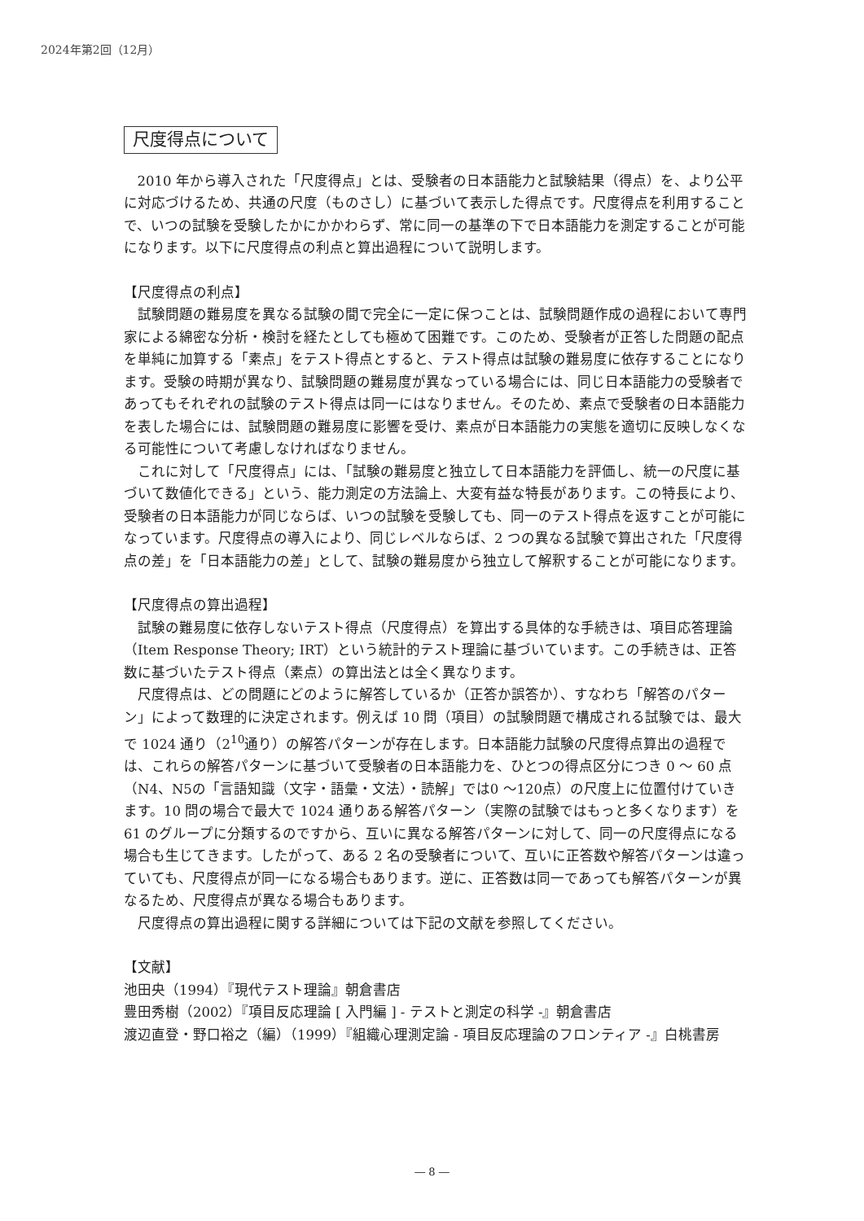2024年第2回（12月）
尺度得点について
2010 年から導入された「尺度得点」とは、受験者の日本語能力と試験結果（得点）を、より公平に対応づけるため、共通の尺度（ものさし）に基づいて表示した得点です。尺度得点を利用することで、いつの試験を受験したかにかかわらず、常に同一の基準の下で日本語能力を測定することが可能になります。以下に尺度得点の利点と算出過程について説明します。
【尺度得点の利点】
試験問題の難易度を異なる試験の間で完全に一定に保つことは、試験問題作成の過程において専門家による綿密な分析・検討を経たとしても極めて困難です。このため、受験者が正答した問題の配点を単純に加算する「素点」をテスト得点とすると、テスト得点は試験の難易度に依存することになります。受験の時期が異なり、試験問題の難易度が異なっている場合には、同じ日本語能力の受験者であってもそれぞれの試験のテスト得点は同一にはなりません。そのため、素点で受験者の日本語能力を表した場合には、試験問題の難易度に影響を受け、素点が日本語能力の実態を適切に反映しなくなる可能性について考慮しなければなりません。
これに対して「尺度得点」には、「試験の難易度と独立して日本語能力を評価し、統一の尺度に基づいて数値化できる」という、能力測定の方法論上、大変有益な特長があります。この特長により、受験者の日本語能力が同じならば、いつの試験を受験しても、同一のテスト得点を返すことが可能になっています。尺度得点の導入により、同じレベルならば、2 つの異なる試験で算出された「尺度得点の差」を「日本語能力の差」として、試験の難易度から独立して解釈することが可能になります。
【尺度得点の算出過程】
試験の難易度に依存しないテスト得点（尺度得点）を算出する具体的な手続きは、項目応答理論（Item Response Theory; IRT）という統計的テスト理論に基づいています。この手続きは、正答数に基づいたテスト得点（素点）の算出法とは全く異なります。
尺度得点は、どの問題にどのように解答しているか（正答か誤答か）、すなわち「解答のパターン」によって数理的に決定されます。例えば 10 問（項目）の試験問題で構成される試験では、最大で 1024 通り（2<sup>10</sup>通り）の解答パターンが存在します。日本語能力試験の尺度得点算出の過程では、これらの解答パターンに基づいて受験者の日本語能力を、ひとつの得点区分につき 0 ～ 60 点（N4、N5の「言語知識（文字・語彙・文法）・読解」では0 ～120点）の尺度上に位置付けていきます。10 問の場合で最大で 1024 通りある解答パターン（実際の試験ではもっと多くなります）を 61 のグループに分類するのですから、互いに異なる解答パターンに対して、同一の尺度得点になる場合も生じてきます。したがって、ある 2 名の受験者について、互いに正答数や解答パターンは違っていても、尺度得点が同一になる場合もあります。逆に、正答数は同一であっても解答パターンが異なるため、尺度得点が異なる場合もあります。
尺度得点の算出過程に関する詳細については下記の文献を参照してください。
【文献】
池田央（1994）『現代テスト理論』朝倉書店
豊田秀樹（2002）『項目反応理論 [ 入門編 ] - テストと測定の科学 -』朝倉書店
渡辺直登・野口裕之（編）（1999）『組織心理測定論 - 項目反応理論のフロンティア -』白桃書房
― 8 ―